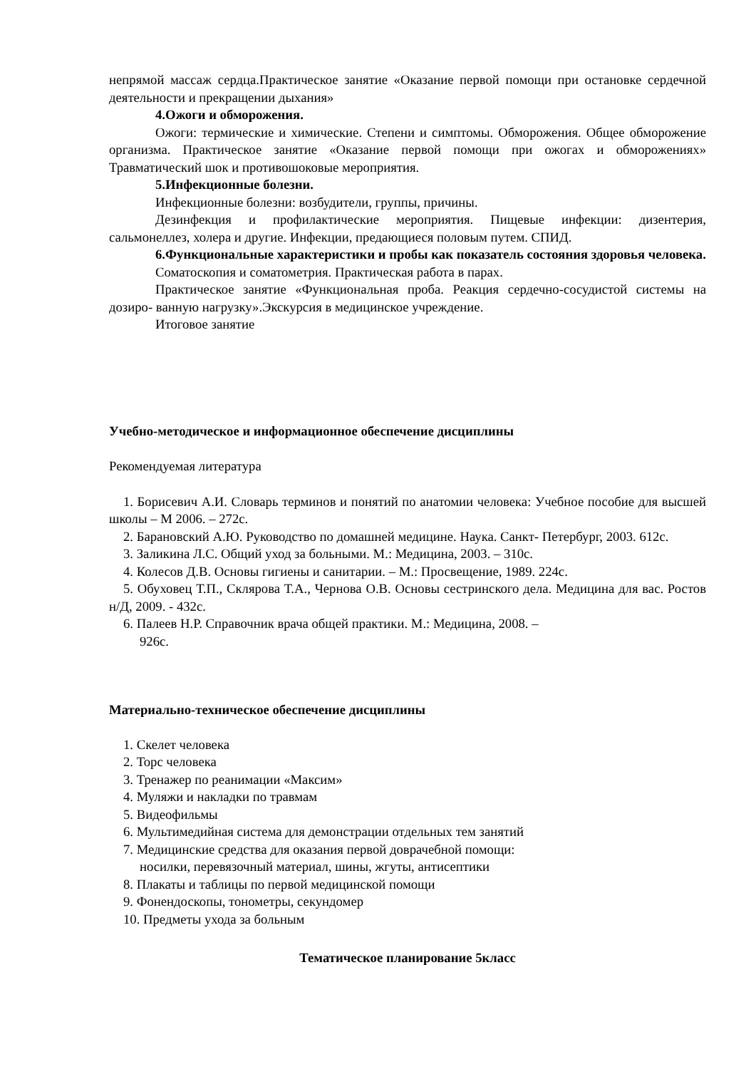непрямой массаж сердца.Практическое занятие «Оказание первой помощи при остановке сердечной деятельности и прекращении дыхания»
4.Ожоги и обморожения.
Ожоги: термические и химические. Степени и симптомы. Обморожения. Общее обморожение организма. Практическое занятие «Оказание первой помощи при ожогах и обморожениях» Травматический шок и противошоковые мероприятия.
5.Инфекционные болезни.
Инфекционные болезни: возбудители, группы, причины.
Дезинфекция и профилактические мероприятия. Пищевые инфекции: дизентерия, сальмонеллез, холера и другие. Инфекции, предающиеся половым путем. СПИД.
6.Функциональные характеристики и пробы как показатель состояния здоровья человека.
Соматоскопия и соматометрия. Практическая работа в парах.
Практическое занятие «Функциональная проба. Реакция сердечно-сосудистой системы на дозиро- ванную нагрузку».Экскурсия в медицинское учреждение.
Итоговое занятие
Учебно-методическое и информационное обеспечение дисциплины
Рекомендуемая литература
1. Борисевич А.И. Словарь терминов и понятий по анатомии человека: Учебное пособие для высшей школы – М 2006. – 272с.
2. Барановский А.Ю. Руководство по домашней медицине. Наука. Санкт- Петербург, 2003. 612с.
3. Заликина Л.С. Общий уход за больными. М.: Медицина, 2003. – 310с.
4. Колесов Д.В. Основы гигиены и санитарии. – М.: Просвещение, 1989. 224с.
5. Обуховец Т.П., Склярова Т.А., Чернова О.В. Основы сестринского дела. Медицина для вас. Ростов н/Д, 2009. - 432с.
6. Палеев Н.Р. Справочник врача общей практики. М.: Медицина, 2008. –
926с.
Материально-техническое обеспечение дисциплины
1. Скелет человека
2. Торс человека
3. Тренажер по реанимации «Максим»
4. Муляжи и накладки по травмам
5. Видеофильмы
6. Мультимедийная система для демонстрации отдельных тем занятий
7. Медицинские средства для оказания первой доврачебной помощи:
носилки, перевязочный материал, шины, жгуты, антисептики
8. Плакаты и таблицы по первой медицинской помощи
9. Фонендоскопы, тонометры, секундомер
10. Предметы ухода за больным
Тематическое планирование 5класс